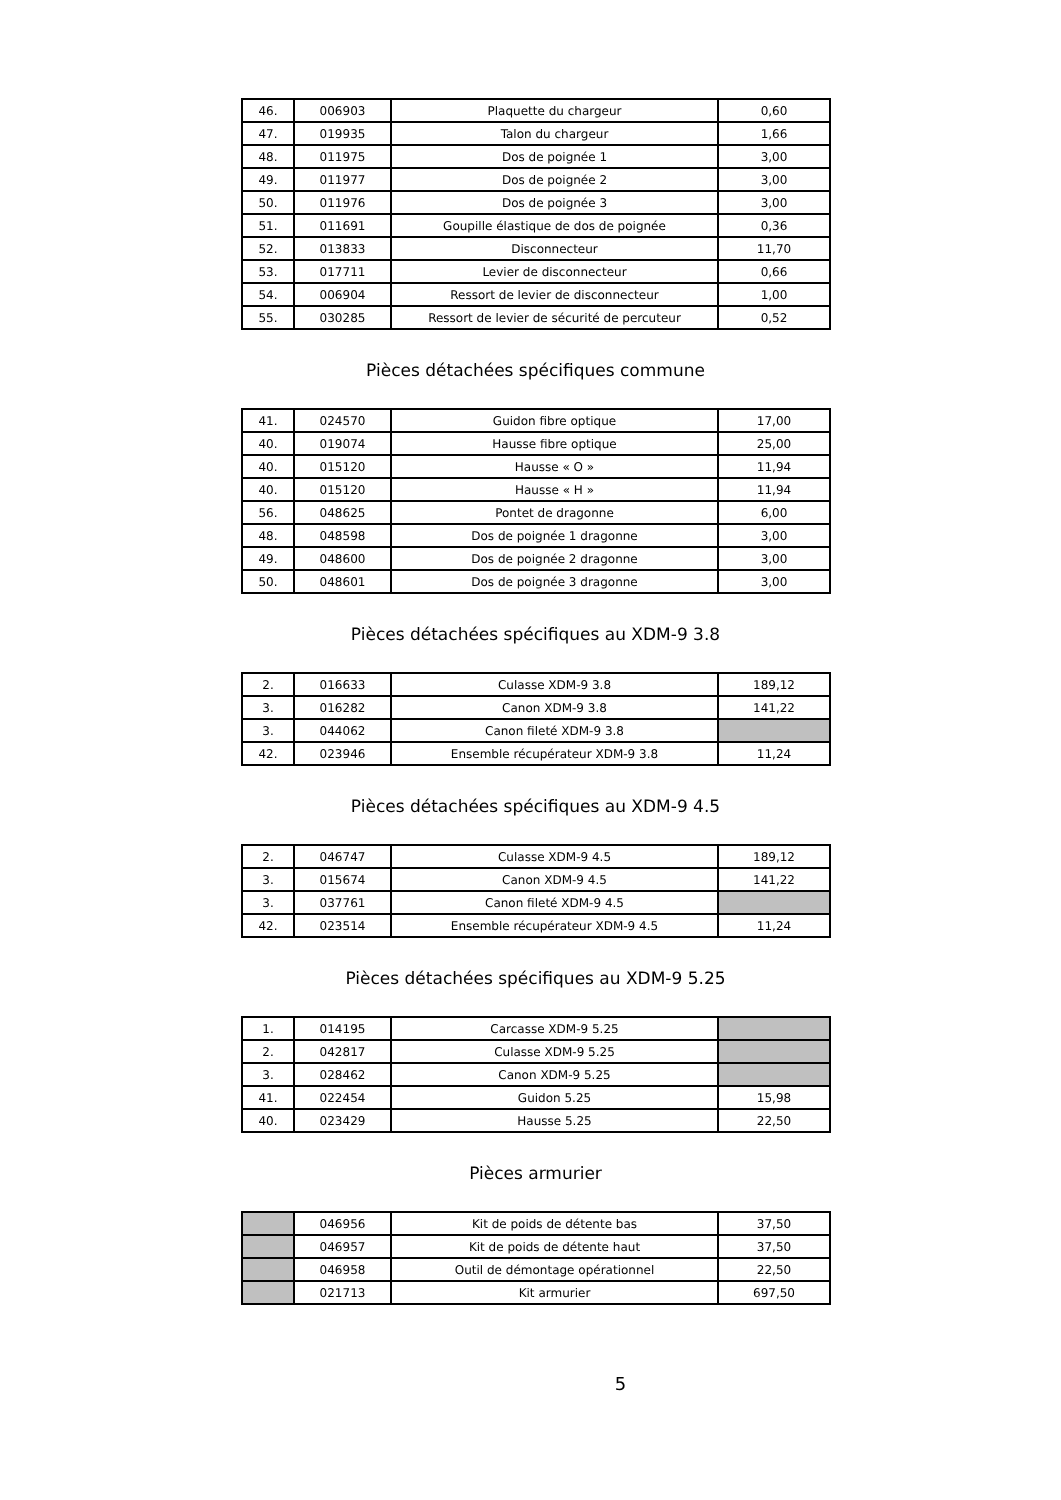| 46. | 006903 | Plaquette du chargeur | 0,60 |
| 47. | 019935 | Talon du chargeur | 1,66 |
| 48. | 011975 | Dos de poignée 1 | 3,00 |
| 49. | 011977 | Dos de poignée 2 | 3,00 |
| 50. | 011976 | Dos de poignée 3 | 3,00 |
| 51. | 011691 | Goupille élastique de dos de poignée | 0,36 |
| 52. | 013833 | Disconnecteur | 11,70 |
| 53. | 017711 | Levier de disconnecteur | 0,66 |
| 54. | 006904 | Ressort de levier de disconnecteur | 1,00 |
| 55. | 030285 | Ressort de levier de sécurité de percuteur | 0,52 |
Pièces détachées spécifiques commune
| 41. | 024570 | Guidon fibre optique | 17,00 |
| 40. | 019074 | Hausse fibre optique | 25,00 |
| 40. | 015120 | Hausse « O » | 11,94 |
| 40. | 015120 | Hausse « H » | 11,94 |
| 56. | 048625 | Pontet de dragonne | 6,00 |
| 48. | 048598 | Dos de poignée 1 dragonne | 3,00 |
| 49. | 048600 | Dos de poignée 2 dragonne | 3,00 |
| 50. | 048601 | Dos de poignée 3 dragonne | 3,00 |
Pièces détachées spécifiques au XDM-9 3.8
| 2. | 016633 | Culasse XDM-9 3.8 | 189,12 |
| 3. | 016282 | Canon XDM-9 3.8 | 141,22 |
| 3. | 044062 | Canon fileté XDM-9 3.8 | |
| 42. | 023946 | Ensemble récupérateur XDM-9 3.8 | 11,24 |
Pièces détachées spécifiques au XDM-9 4.5
| 2. | 046747 | Culasse XDM-9 4.5 | 189,12 |
| 3. | 015674 | Canon XDM-9 4.5 | 141,22 |
| 3. | 037761 | Canon fileté XDM-9 4.5 | |
| 42. | 023514 | Ensemble récupérateur XDM-9 4.5 | 11,24 |
Pièces détachées spécifiques au XDM-9 5.25
| 1. | 014195 | Carcasse XDM-9 5.25 | |
| 2. | 042817 | Culasse XDM-9 5.25 | |
| 3. | 028462 | Canon XDM-9 5.25 | |
| 41. | 022454 | Guidon 5.25 | 15,98 |
| 40. | 023429 | Hausse 5.25 | 22,50 |
Pièces armurier
| | 046956 | Kit de poids de détente bas | 37,50 |
| | 046957 | Kit de poids de détente haut | 37,50 |
| | 046958 | Outil de démontage opérationnel | 22,50 |
| | 021713 | Kit armurier | 697,50 |
5